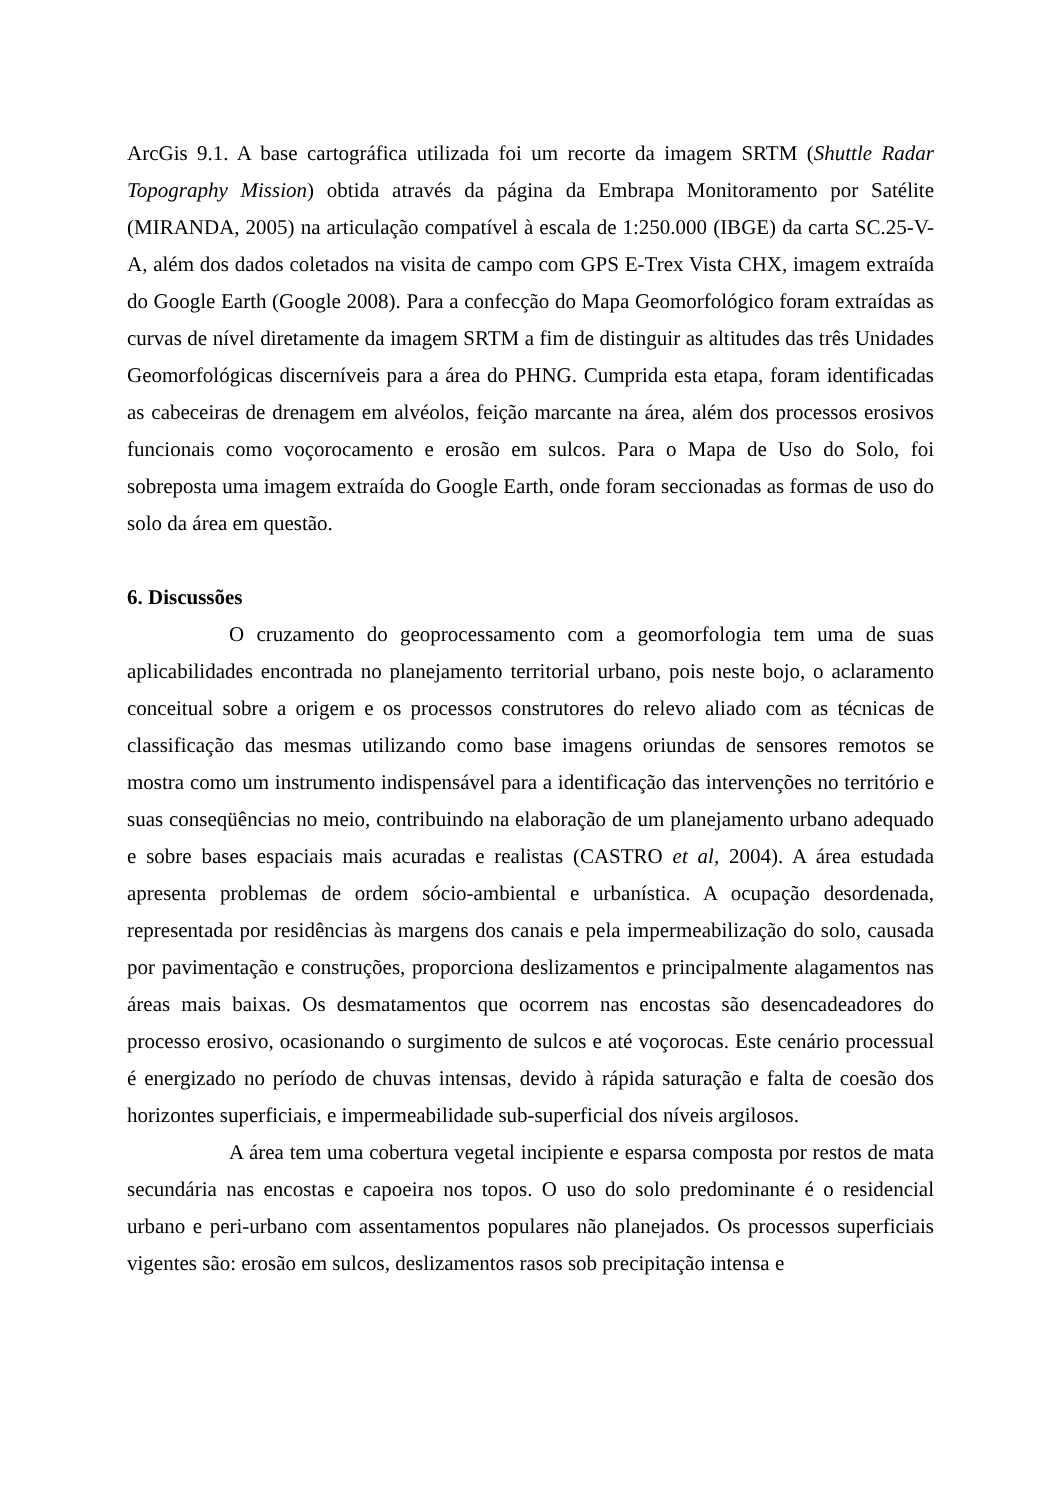ArcGis 9.1. A base cartográfica utilizada foi um recorte da imagem SRTM (Shuttle Radar Topography Mission) obtida através da página da Embrapa Monitoramento por Satélite (MIRANDA, 2005) na articulação compatível à escala de 1:250.000 (IBGE) da carta SC.25-V-A, além dos dados coletados na visita de campo com GPS E-Trex Vista CHX, imagem extraída do Google Earth (Google 2008). Para a confecção do Mapa Geomorfológico foram extraídas as curvas de nível diretamente da imagem SRTM a fim de distinguir as altitudes das três Unidades Geomorfológicas discerníveis para a área do PHNG. Cumprida esta etapa, foram identificadas as cabeceiras de drenagem em alvéolos, feição marcante na área, além dos processos erosivos funcionais como voçorocamento e erosão em sulcos. Para o Mapa de Uso do Solo, foi sobreposta uma imagem extraída do Google Earth, onde foram seccionadas as formas de uso do solo da área em questão.
6. Discussões
O cruzamento do geoprocessamento com a geomorfologia tem uma de suas aplicabilidades encontrada no planejamento territorial urbano, pois neste bojo, o aclaramento conceitual sobre a origem e os processos construtores do relevo aliado com as técnicas de classificação das mesmas utilizando como base imagens oriundas de sensores remotos se mostra como um instrumento indispensável para a identificação das intervenções no território e suas conseqüências no meio, contribuindo na elaboração de um planejamento urbano adequado e sobre bases espaciais mais acuradas e realistas (CASTRO et al, 2004). A área estudada apresenta problemas de ordem sócio-ambiental e urbanística. A ocupação desordenada, representada por residências às margens dos canais e pela impermeabilização do solo, causada por pavimentação e construções, proporciona deslizamentos e principalmente alagamentos nas áreas mais baixas. Os desmatamentos que ocorrem nas encostas são desencadeadores do processo erosivo, ocasionando o surgimento de sulcos e até voçorocas. Este cenário processual é energizado no período de chuvas intensas, devido à rápida saturação e falta de coesão dos horizontes superficiais, e impermeabilidade sub-superficial dos níveis argilosos.
A área tem uma cobertura vegetal incipiente e esparsa composta por restos de mata secundária nas encostas e capoeira nos topos. O uso do solo predominante é o residencial urbano e peri-urbano com assentamentos populares não planejados. Os processos superficiais vigentes são: erosão em sulcos, deslizamentos rasos sob precipitação intensa e